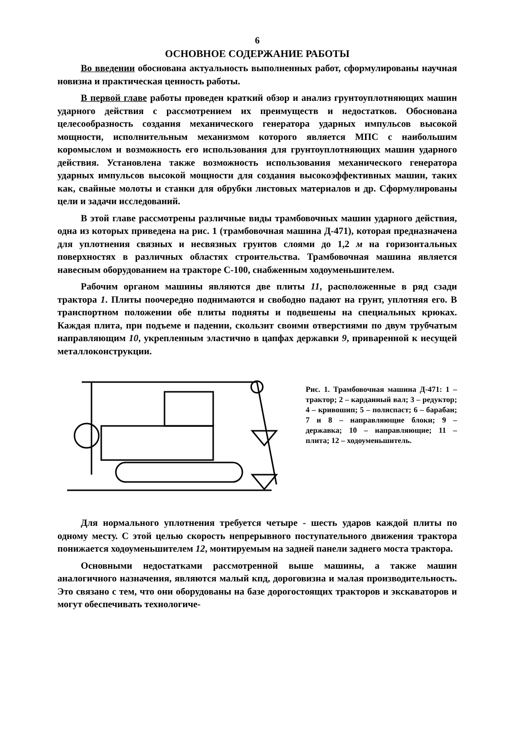6
ОСНОВНОЕ СОДЕРЖАНИЕ РАБОТЫ
Во введении обоснована актуальность выполненных работ, сформулированы научная новизна и практическая ценность работы.
В первой главе работы проведен краткий обзор и анализ грунтоуплотняющих машин ударного действия с рассмотрением их преимуществ и недостатков. Обоснована целесообразность создания механического генератора ударных импульсов высокой мощности, исполнительным механизмом которого является МПС с наибольшим коромыслом и возможность его использования для грунтоуплотняющих машин ударного действия. Установлена также возможность использования механического генератора ударных импульсов высокой мощности для создания высокоэффективных машин, таких как, свайные молоты и станки для обрубки листовых материалов и др. Сформулированы цели и задачи исследований.
В этой главе рассмотрены различные виды трамбовочных машин ударного действия, одна из которых приведена на рис. 1 (трамбовочная машина Д-471), которая предназначена для уплотнения связных и несвязных грунтов слоями до 1,2 м на горизонтальных поверхностях в различных областях строительства. Трамбовочная машина является навесным оборудованием на тракторе С-100, снабженным ходоуменьшителем.
Рабочим органом машины являются две плиты 11, расположенные в ряд сзади трактора 1. Плиты поочередно поднимаются и свободно падают на грунт, уплотняя его. В транспортном положении обе плиты подняты и подвешены на специальных крюках. Каждая плита, при подъеме и падении, скользит своими отверстиями по двум трубчатым направляющим 10, укрепленным эластично в цапфах державки 9, приваренной к несущей металлоконструкции.
Рис. 1. Трамбовочная машина Д-471: 1 – трактор; 2 – карданный вал; 3 – редуктор; 4 – кривошип; 5 – полиспаст; 6 – барабан; 7 и 8 – направляющие блоки; 9 – державка; 10 – направляющие; 11 – плита; 12 – ходоуменьшитель.
Для нормального уплотнения требуется четыре - шесть ударов каждой плиты по одному месту. С этой целью скорость непрерывного поступательного движения трактора понижается ходоуменьшителем 12, монтируемым на задней панели заднего моста трактора.
Основными недостатками рассмотренной выше машины, а также машин аналогичного назначения, являются малый кпд, дороговизна и малая производительность. Это связано с тем, что они оборудованы на базе дорогостоящих тракторов и экскаваторов и могут обеспечивать технологиче-